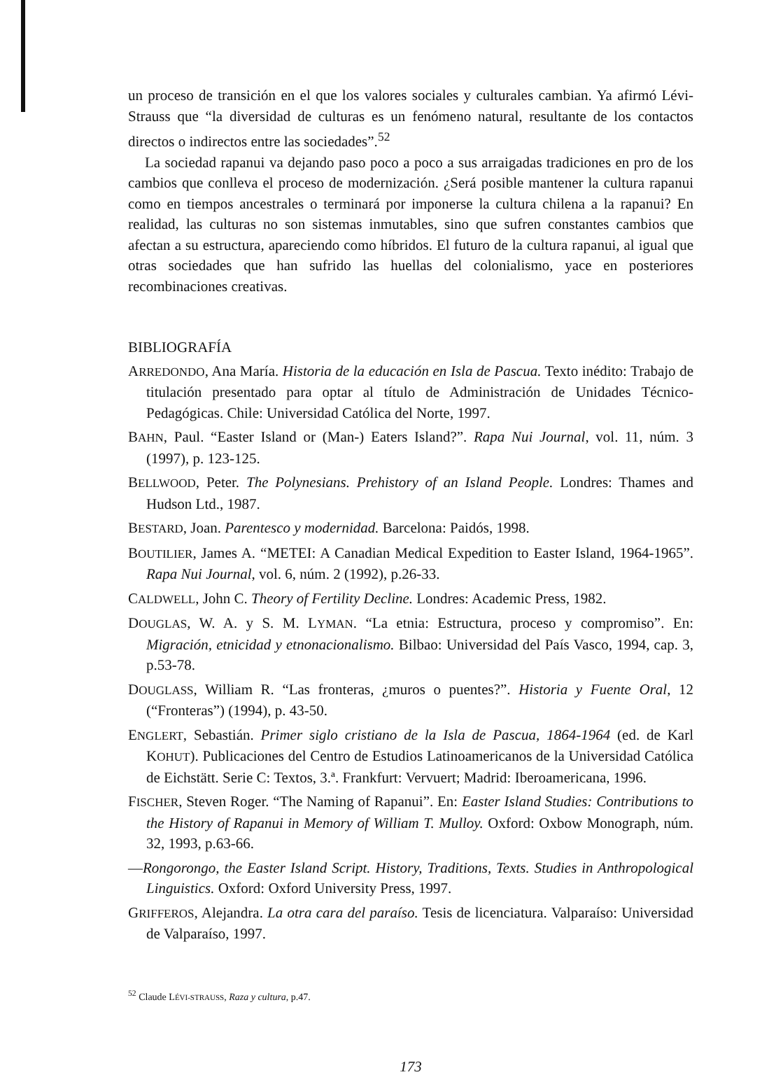un proceso de transición en el que los valores sociales y culturales cambian. Ya afirmó Lévi-Strauss que “la diversidad de culturas es un fenómeno natural, resultante de los contactos directos o indirectos entre las sociedades”.<sup>52</sup>
La sociedad rapanui va dejando paso poco a poco a sus arraigadas tradiciones en pro de los cambios que conlleva el proceso de modernización. ¿Será posible mantener la cultura rapanui como en tiempos ancestrales o terminará por imponerse la cultura chilena a la rapanui? En realidad, las culturas no son sistemas inmutables, sino que sufren constantes cambios que afectan a su estructura, apareciendo como híbridos. El futuro de la cultura rapanui, al igual que otras sociedades que han sufrido las huellas del colonialismo, yace en posteriores recombinaciones creativas.
BIBLIOGRAFÍA
ARREDONDO, Ana María. Historia de la educación en Isla de Pascua. Texto inédito: Trabajo de titulación presentado para optar al título de Administración de Unidades Técnico-Pedagógicas. Chile: Universidad Católica del Norte, 1997.
BAHN, Paul. “Easter Island or (Man-) Eaters Island?”. Rapa Nui Journal, vol. 11, núm. 3 (1997), p. 123-125.
BELLWOOD, Peter. The Polynesians. Prehistory of an Island People. Londres: Thames and Hudson Ltd., 1987.
BESTARD, Joan. Parentesco y modernidad. Barcelona: Paidós, 1998.
BOUTILIER, James A. “METEI: A Canadian Medical Expedition to Easter Island, 1964-1965”. Rapa Nui Journal, vol. 6, núm. 2 (1992), p.26-33.
CALDWELL, John C. Theory of Fertility Decline. Londres: Academic Press, 1982.
DOUGLAS, W. A. y S. M. LYMAN. “La etnia: Estructura, proceso y compromiso”. En: Migración, etnicidad y etnonacionalismo. Bilbao: Universidad del País Vasco, 1994, cap. 3, p.53-78.
DOUGLASS, William R. “Las fronteras, ¿muros o puentes?”. Historia y Fuente Oral, 12 (“Fronteras”) (1994), p. 43-50.
ENGLERT, Sebastián. Primer siglo cristiano de la Isla de Pascua, 1864-1964 (ed. de Karl KOHUT). Publicaciones del Centro de Estudios Latinoamericanos de la Universidad Católica de Eichstätt. Serie C: Textos, 3.ª. Frankfurt: Vervuert; Madrid: Iberoamericana, 1996.
FISCHER, Steven Roger. “The Naming of Rapanui”. En: Easter Island Studies: Contributions to the History of Rapanui in Memory of William T. Mulloy. Oxford: Oxbow Monograph, núm. 32, 1993, p.63-66.
—Rongorongo, the Easter Island Script. History, Traditions, Texts. Studies in Anthropological Linguistics. Oxford: Oxford University Press, 1997.
GRIFFEROS, Alejandra. La otra cara del paraíso. Tesis de licenciatura. Valparaíso: Universidad de Valparaíso, 1997.
<sup>52</sup> Claude LÉVI-STRAUSS, Raza y cultura, p.47.
173